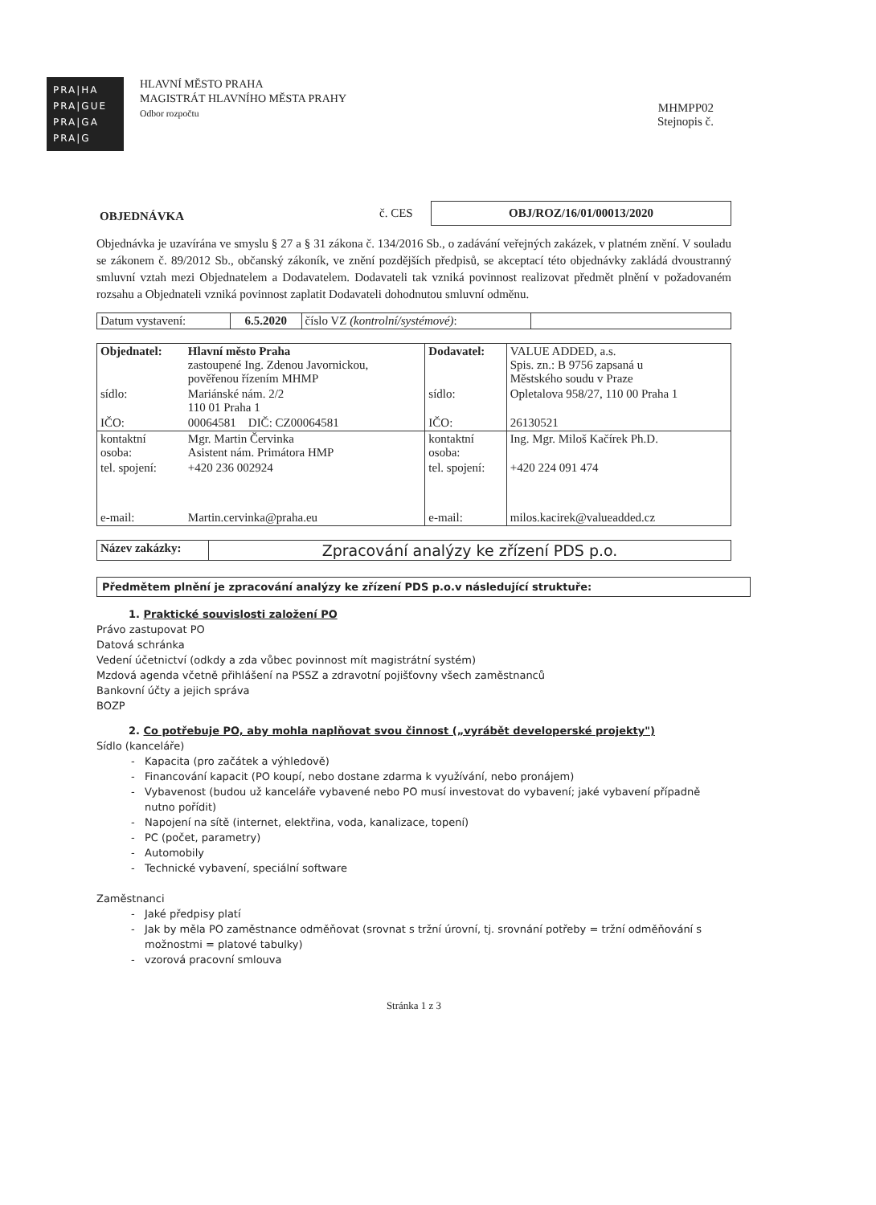PRA|HA
PRA|GUE
PRA|GA
PRA|G
HLAVNÍ MĚSTO PRAHA
MAGISTRÁT HLAVNÍHO MĚSTA PRAHY
Odbor rozpočtu
MHMPP02
Stejnopis č.
| OBJEDNÁVKA | č. CES | OBJ/ROZ/16/01/00013/2020 |
Objednávka je uzavírána ve smyslu § 27 a § 31 zákona č. 134/2016 Sb., o zadávání veřejných zakázek, v platném znění. V souladu se zákonem č. 89/2012 Sb., občanský zákoník, ve znění pozdějších předpisů, se akceptací této objednávky zakládá dvoustranný smluvní vztah mezi Objednatelem a Dodavatelem. Dodavateli tak vzniká povinnost realizovat předmět plnění v požadovaném rozsahu a Objednateli vzniká povinnost zaplatit Dodavateli dohodnutou smluvní odměnu.
| Datum vystavení: | 6.5.2020 | číslo VZ (kontrolní/systémové) : | |
| Objednatel: | Hlavní město Praha zastoupené Ing. Zdenou Javornickou, pověřenou řízením MHMP | Dodavatel: | VALUE ADDED, a.s. Spis. zn.: B 9756 zapsaná u Městského soudu v Praze |
| sídlo: | Mariánské nám. 2/2 110 01 Praha 1 | sídlo: | Opletalova 958/27, 110 00 Praha 1 |
| IČO: | 00064581 DIČ: CZ00064581 | IČO: | 26130521 |
| kontaktní osoba: | Mgr. Martin Červinka Asistent nám. Primátora HMP | kontaktní osoba: | Ing. Mgr. Miloš Kačírek Ph.D. |
| tel. spojení: | +420 236 002924 | tel. spojení: | +420 224 091 474 |
| e-mail: | Martin.cervinka@praha.eu | e-mail: | milos.kacirek@valueadded.cz |
| Název zakázky: | Zpracování analýzy ke zřízení PDS p.o. |
Předmětem plnění je zpracování analýzy ke zřízení PDS p.o.v následující struktuře:
1. Praktické souvislosti založení PO
Právo zastupovat PO
Datová schránka
Vedení účetnictví (odkdy a zda vůbec povinnost mít magistrátní systém)
Mzdová agenda včetně přihlášení na PSSZ a zdravotní pojišťovny všech zaměstnanců
Bankovní účty a jejich správa
BOZP
2. Co potřebuje PO, aby mohla naplňovat svou činnost („vyrábět developerské projekty")
Sídlo (kanceláře)
Kapacita (pro začátek a výhledově)
Financování kapacit (PO koupí, nebo dostane zdarma k využívání, nebo pronájem)
Vybavenost (budou už kanceláře vybavené nebo PO musí investovat do vybavení; jaké vybavení případně nutno pořídit)
Napojení na sítě (internet, elektřina, voda, kanalizace, topení)
PC (počet, parametry)
Automobily
Technické vybavení, speciální software
Zaměstnanci
Jaké předpisy platí
Jak by měla PO zaměstnance odměňovat (srovnat s tržní úrovní, tj. srovnání potřeby = tržní odměňování s možnostmi = platové tabulky)
vzorová pracovní smlouva
Stránka 1 z 3